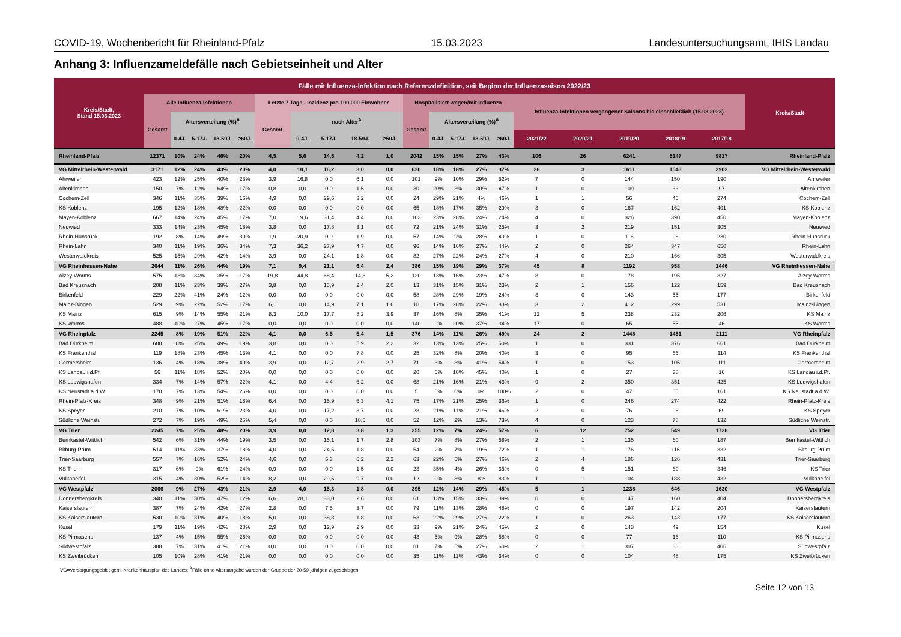COVID-19, Wochenbericht für Rheinland-Pfalz 15.03.2023 Landesuntersuchungsamt, IHIS Landau
Anhang 3: Influenzameldefälle nach Gebietseinheit und Alter
| Kreis/Stadt, Stand 15.03.2023 | Fälle mit Influenza-Infektion nach Referenzdefinition, seit Beginn der Influenzasaison 2022/23 | | | | | | | | | | | | | | | | | | | | Kreis/Stadt |
| --- | --- | --- | --- | --- | --- | --- | --- | --- | --- | --- | --- | --- | --- | --- | --- | --- | --- | --- | --- | --- | --- |
| | Alle Influenza-Infektionen | | | | | Letzte 7 Tage - Inzidenz pro 100.000 Einwohner | | | | | Hospitalisiert wegen/mit Influenza | | | | | Influenza-Infektionen vergangener Saisons bis einschließlich (15.03.2023) | | | | | |
| | Gesamt | Altersverteilung (%)<sup>A</sup> | | | | Gesamt | nach Alter<sup>A</sup> | | | | Gesamt | Altersverteilung (%)<sup>A</sup> | | | | | | | | | |
| | | 0-4J. | 5-17J. | 18-59J. | ≥60J. | | 0-4J. | 5-17J. | 18-59J. | ≥60J. | | 0-4J. | 5-17J. | 18-59J. | ≥60J. | 2021/22 | 2020/21 | 2019/20 | 2018/19 | 2017/18 | |
| Rheinland-Pfalz | 12371 | 10% | 24% | 46% | 20% | 4,5 | 5,6 | 14,5 | 4,2 | 1,0 | 2042 | 15% | 15% | 27% | 43% | 106 | 26 | 6241 | 5147 | 9817 | Rheinland-Pfalz |
| VG Mittelrhein-Westerwald | 3171 | 12% | 24% | 43% | 20% | 4,0 | 10,1 | 16,2 | 3,0 | 0,0 | 630 | 18% | 18% | 27% | 37% | 26 | 3 | 1611 | 1543 | 2902 | VG Mittelrhein-Westerwald |
| Ahrweiler | 423 | 12% | 25% | 40% | 23% | 3,9 | 16,8 | 0,0 | 6,1 | 0,0 | 101 | 9% | 10% | 29% | 52% | 7 | 0 | 144 | 150 | 190 | Ahrweiler |
| Altenkirchen | 150 | 7% | 12% | 64% | 17% | 0,8 | 0,0 | 0,0 | 1,5 | 0,0 | 30 | 20% | 3% | 30% | 47% | 1 | 0 | 109 | 33 | 97 | Altenkirchen |
| Cochem-Zell | 346 | 11% | 35% | 39% | 16% | 4,9 | 0,0 | 29,6 | 3,2 | 0,0 | 24 | 29% | 21% | 4% | 46% | 1 | 1 | 56 | 46 | 274 | Cochem-Zell |
| KS Koblenz | 195 | 12% | 18% | 48% | 22% | 0,0 | 0,0 | 0,0 | 0,0 | 0,0 | 65 | 18% | 17% | 35% | 29% | 3 | 0 | 167 | 162 | 401 | KS Koblenz |
| Mayen-Koblenz | 667 | 14% | 24% | 45% | 17% | 7,0 | 19,6 | 31,4 | 4,4 | 0,0 | 103 | 23% | 28% | 24% | 24% | 4 | 0 | 326 | 390 | 450 | Mayen-Koblenz |
| Neuwied | 333 | 14% | 23% | 45% | 18% | 3,8 | 0,0 | 17,8 | 3,1 | 0,0 | 72 | 21% | 24% | 31% | 25% | 3 | 2 | 219 | 151 | 305 | Neuwied |
| Rhein-Hunsrück | 192 | 8% | 14% | 49% | 30% | 1,9 | 20,9 | 0,0 | 1,9 | 0,0 | 57 | 14% | 9% | 28% | 49% | 1 | 0 | 116 | 98 | 230 | Rhein-Hunsrück |
| Rhein-Lahn | 340 | 11% | 19% | 36% | 34% | 7,3 | 36,2 | 27,9 | 4,7 | 0,0 | 96 | 14% | 16% | 27% | 44% | 2 | 0 | 264 | 347 | 650 | Rhein-Lahn |
| Westerwaldkreis | 525 | 15% | 29% | 42% | 14% | 3,9 | 0,0 | 24,1 | 1,8 | 0,0 | 82 | 27% | 22% | 24% | 27% | 4 | 0 | 210 | 166 | 305 | Westerwaldkreis |
| VG Rheinhessen-Nahe | 2644 | 11% | 26% | 44% | 19% | 7,1 | 9,4 | 21,1 | 6,4 | 2,4 | 386 | 15% | 19% | 29% | 37% | 45 | 8 | 1192 | 958 | 1446 | VG Rheinhessen-Nahe |
| Alzey-Worms | 575 | 13% | 34% | 35% | 17% | 19,8 | 44,8 | 68,4 | 14,3 | 5,2 | 120 | 13% | 16% | 23% | 47% | 8 | 0 | 178 | 195 | 327 | Alzey-Worms |
| Bad Kreuznach | 208 | 11% | 23% | 39% | 27% | 3,8 | 0,0 | 15,9 | 2,4 | 2,0 | 13 | 31% | 15% | 31% | 23% | 2 | 1 | 156 | 122 | 159 | Bad Kreuznach |
| Birkenfeld | 229 | 22% | 41% | 24% | 12% | 0,0 | 0,0 | 0,0 | 0,0 | 0,0 | 58 | 28% | 29% | 19% | 24% | 3 | 0 | 143 | 55 | 177 | Birkenfeld |
| Mainz-Bingen | 529 | 9% | 22% | 52% | 17% | 6,1 | 0,0 | 14,9 | 7,1 | 1,6 | 18 | 17% | 28% | 22% | 33% | 3 | 2 | 412 | 299 | 531 | Mainz-Bingen |
| KS Mainz | 615 | 9% | 14% | 55% | 21% | 8,3 | 10,0 | 17,7 | 8,2 | 3,9 | 37 | 16% | 8% | 35% | 41% | 12 | 5 | 238 | 232 | 206 | KS Mainz |
| KS Worms | 488 | 10% | 27% | 45% | 17% | 0,0 | 0,0 | 0,0 | 0,0 | 0,0 | 140 | 9% | 20% | 37% | 34% | 17 | 0 | 65 | 55 | 46 | KS Worms |
| VG Rheinpfalz | 2245 | 8% | 19% | 51% | 22% | 4,1 | 0,0 | 6,5 | 5,4 | 1,5 | 376 | 14% | 11% | 26% | 49% | 24 | 2 | 1448 | 1451 | 2111 | VG Rheinpfalz |
| Bad Dürkheim | 600 | 8% | 25% | 49% | 19% | 3,8 | 0,0 | 0,0 | 5,9 | 2,2 | 32 | 13% | 13% | 25% | 50% | 1 | 0 | 331 | 376 | 661 | Bad Dürkheim |
| KS Frankenthal | 119 | 18% | 23% | 45% | 13% | 4,1 | 0,0 | 0,0 | 7,8 | 0,0 | 25 | 32% | 8% | 20% | 40% | 3 | 0 | 95 | 66 | 114 | KS Frankenthal |
| Germersheim | 136 | 4% | 18% | 38% | 40% | 3,9 | 0,0 | 12,7 | 2,9 | 2,7 | 71 | 3% | 3% | 41% | 54% | 1 | 0 | 153 | 105 | 111 | Germersheim |
| KS Landau i.d.Pf. | 56 | 11% | 18% | 52% | 20% | 0,0 | 0,0 | 0,0 | 0,0 | 0,0 | 20 | 5% | 10% | 45% | 40% | 1 | 0 | 27 | 38 | 16 | KS Landau i.d.Pf. |
| KS Ludwigshafen | 334 | 7% | 14% | 57% | 22% | 4,1 | 0,0 | 4,4 | 6,2 | 0,0 | 68 | 21% | 16% | 21% | 43% | 9 | 2 | 350 | 351 | 425 | KS Ludwigshafen |
| KS Neustadt a.d.W. | 170 | 7% | 13% | 54% | 26% | 0,0 | 0,0 | 0,0 | 0,0 | 0,0 | 5 | 0% | 0% | 0% | 100% | 2 | 0 | 47 | 65 | 161 | KS Neustadt a.d.W. |
| Rhein-Pfalz-Kreis | 348 | 9% | 21% | 51% | 18% | 6,4 | 0,0 | 15,9 | 6,3 | 4,1 | 75 | 17% | 21% | 25% | 36% | 1 | 0 | 246 | 274 | 422 | Rhein-Pfalz-Kreis |
| KS Speyer | 210 | 7% | 10% | 61% | 23% | 4,0 | 0,0 | 17,2 | 3,7 | 0,0 | 28 | 21% | 11% | 21% | 46% | 2 | 0 | 76 | 98 | 69 | KS Speyer |
| Südliche Weinstr. | 272 | 7% | 19% | 49% | 25% | 5,4 | 0,0 | 0,0 | 10,5 | 0,0 | 52 | 12% | 2% | 13% | 73% | 4 | 0 | 123 | 78 | 132 | Südliche Weinstr. |
| VG Trier | 2245 | 7% | 25% | 48% | 20% | 3,9 | 0,0 | 12,8 | 3,8 | 1,3 | 255 | 12% | 7% | 24% | 57% | 6 | 12 | 752 | 549 | 1728 | VG Trier |
| Bernkastel-Wittlich | 542 | 6% | 31% | 44% | 19% | 3,5 | 0,0 | 15,1 | 1,7 | 2,8 | 103 | 7% | 8% | 27% | 58% | 2 | 1 | 135 | 60 | 187 | Bernkastel-Wittlich |
| Bitburg-Prüm | 514 | 11% | 33% | 37% | 18% | 4,0 | 0,0 | 24,5 | 1,8 | 0,0 | 54 | 2% | 7% | 19% | 72% | 1 | 1 | 176 | 115 | 332 | Bitburg-Prüm |
| Trier-Saarburg | 557 | 7% | 16% | 52% | 24% | 4,6 | 0,0 | 5,3 | 6,2 | 2,2 | 63 | 22% | 5% | 27% | 46% | 2 | 4 | 186 | 126 | 431 | Trier-Saarburg |
| KS Trier | 317 | 6% | 9% | 61% | 24% | 0,9 | 0,0 | 0,0 | 1,5 | 0,0 | 23 | 35% | 4% | 26% | 35% | 0 | 5 | 151 | 60 | 346 | KS Trier |
| Vulkaneifel | 315 | 4% | 30% | 52% | 14% | 8,2 | 0,0 | 29,5 | 9,7 | 0,0 | 12 | 0% | 8% | 8% | 83% | 1 | 1 | 104 | 188 | 432 | Vulkaneifel |
| VG Westpfalz | 2066 | 9% | 27% | 43% | 21% | 2,9 | 4,0 | 15,3 | 1,8 | 0,0 | 395 | 12% | 14% | 29% | 45% | 5 | 1 | 1238 | 646 | 1630 | VG Westpfalz |
| Donnersbergkreis | 340 | 11% | 30% | 47% | 12% | 6,6 | 28,1 | 33,0 | 2,6 | 0,0 | 61 | 13% | 15% | 33% | 39% | 0 | 0 | 147 | 160 | 404 | Donnersbergkreis |
| Kaiserslautern | 387 | 7% | 24% | 42% | 27% | 2,8 | 0,0 | 7,5 | 3,7 | 0,0 | 79 | 11% | 13% | 28% | 48% | 0 | 0 | 197 | 142 | 204 | Kaiserslautern |
| KS Kaiserslautern | 530 | 10% | 31% | 40% | 18% | 5,0 | 0,0 | 38,8 | 1,8 | 0,0 | 63 | 22% | 29% | 27% | 22% | 1 | 0 | 263 | 143 | 177 | KS Kaiserslautern |
| Kusel | 179 | 11% | 19% | 42% | 28% | 2,9 | 0,0 | 12,9 | 2,9 | 0,0 | 33 | 9% | 21% | 24% | 45% | 2 | 0 | 143 | 49 | 154 | Kusel |
| KS Pirmasens | 137 | 4% | 15% | 55% | 26% | 0,0 | 0,0 | 0,0 | 0,0 | 0,0 | 43 | 5% | 9% | 28% | 58% | 0 | 0 | 77 | 16 | 110 | KS Pirmasens |
| Südwestpfalz | 388 | 7% | 31% | 41% | 21% | 0,0 | 0,0 | 0,0 | 0,0 | 0,0 | 81 | 7% | 5% | 27% | 60% | 2 | 1 | 307 | 88 | 406 | Südwestpfalz |
| KS Zweibrücken | 105 | 10% | 28% | 41% | 21% | 0,0 | 0,0 | 0,0 | 0,0 | 0,0 | 35 | 11% | 11% | 43% | 34% | 0 | 0 | 104 | 48 | 175 | KS Zweibrücken |
VG=Versorgungsgebiet gem. Krankenhausplan des Landes; <sup>A</sup>Fälle ohne Altersangabe wurden der Gruppe der 20-59-jährigen zugeschlagen
Seite 12 von 13